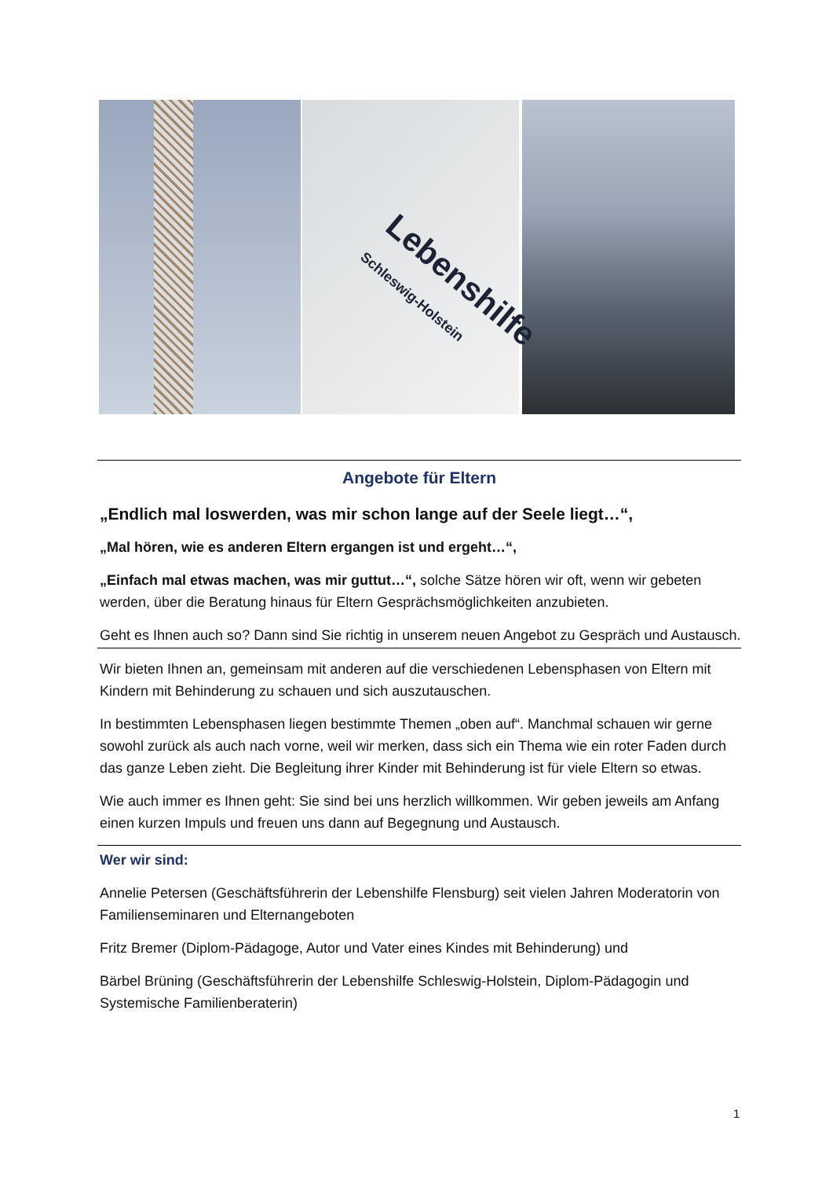Lebenshilfe
Schleswig-Holstein
Angebote für Eltern
„Endlich mal loswerden, was mir schon lange auf der Seele liegt…“,
„Mal hören, wie es anderen Eltern ergangen ist und ergeht…“,
„Einfach mal etwas machen, was mir guttut…“, solche Sätze hören wir oft, wenn wir gebeten werden, über die Beratung hinaus für Eltern Gesprächsmöglichkeiten anzubieten.
Geht es Ihnen auch so? Dann sind Sie richtig in unserem neuen Angebot zu Gespräch und Austausch.
Wir bieten Ihnen an, gemeinsam mit anderen auf die verschiedenen Lebensphasen von Eltern mit Kindern mit Behinderung zu schauen und sich auszutauschen.
In bestimmten Lebensphasen liegen bestimmte Themen „oben auf“. Manchmal schauen wir gerne sowohl zurück als auch nach vorne, weil wir merken, dass sich ein Thema wie ein roter Faden durch das ganze Leben zieht. Die Begleitung ihrer Kinder mit Behinderung ist für viele Eltern so etwas.
Wie auch immer es Ihnen geht: Sie sind bei uns herzlich willkommen. Wir geben jeweils am Anfang einen kurzen Impuls und freuen uns dann auf Begegnung und Austausch.
Wer wir sind:
Annelie Petersen (Geschäftsführerin der Lebenshilfe Flensburg) seit vielen Jahren Moderatorin von Familienseminaren und Elternangeboten
Fritz Bremer (Diplom-Pädagoge, Autor und Vater eines Kindes mit Behinderung) und
Bärbel Brüning (Geschäftsführerin der Lebenshilfe Schleswig-Holstein, Diplom-Pädagogin und Systemische Familienberaterin)
1